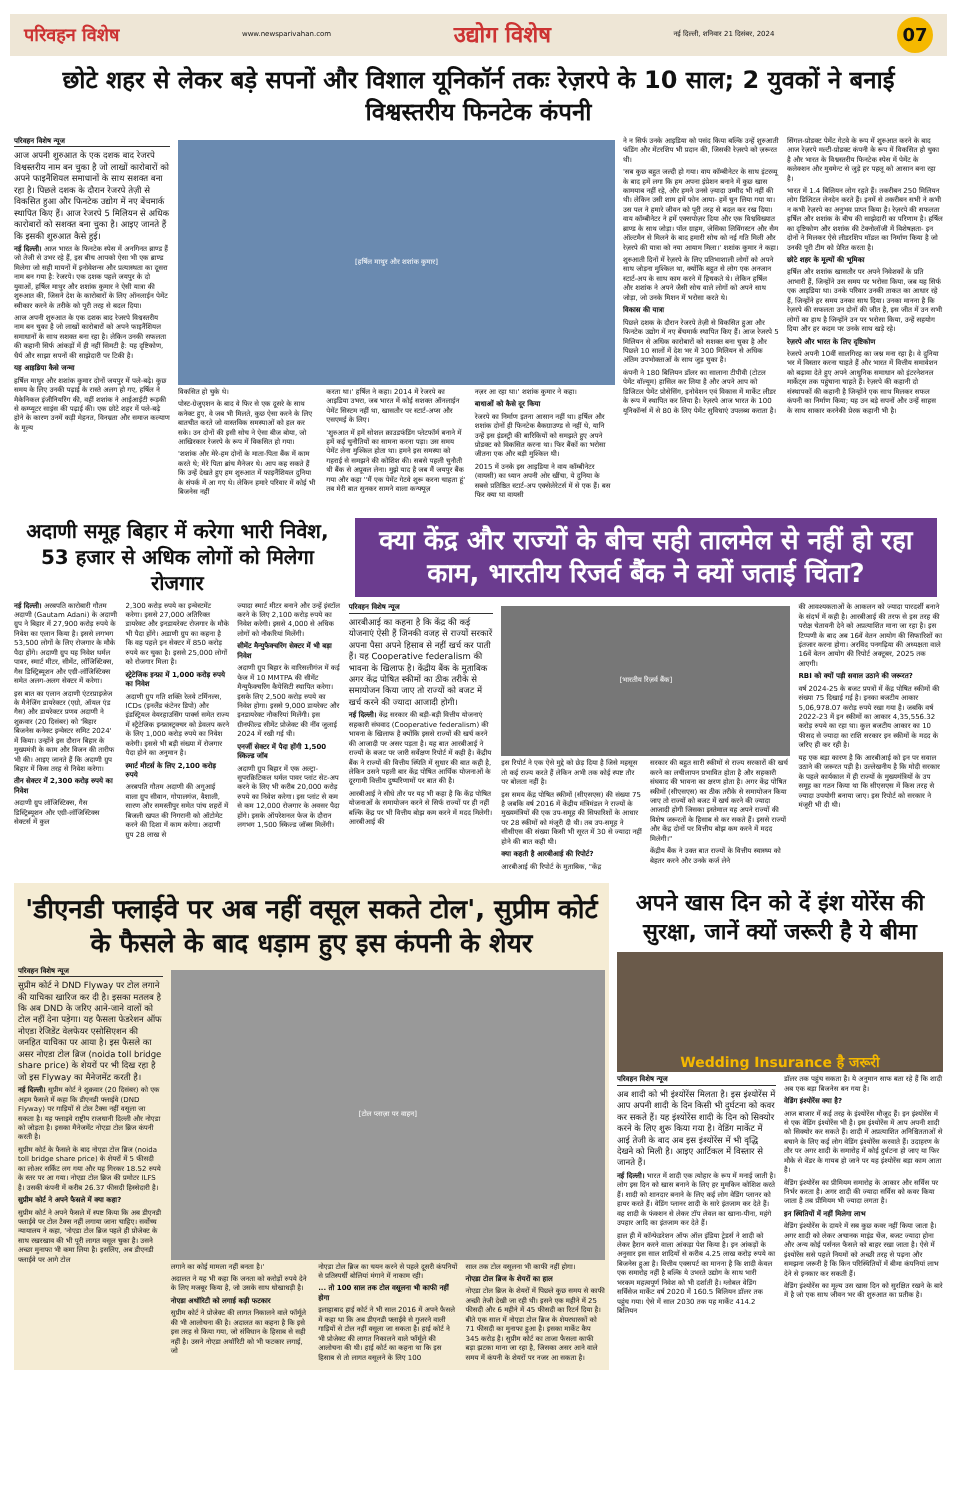परिवहन विशेष www.newsparivahan.com उद्योग विशेष नई दिल्ली, शनिवार 21 दिसंबर, 2024 07
छोटे शहर से लेकर बड़े सपनों और विशाल यूनिकॉर्न तकः रेज़रपे के 10 साल; 2 युवकों ने बनाई विश्वस्तरीय फिनटेक कंपनी
परिवहन विशेष न्यूज
आज अपनी शुरुआत के एक दशक बाद रेजरपे विश्वस्तरीय नाम बन चुका है जो लाखों कारोबारों को अपने फाइनैंशियल समाधानों के साथ सशक्त बना रहा है। पिछले दशक के दौरान रेजरपे तेज़ी से विकसित हुआ और फिनटेक उद्योग में नए बेंचमार्क स्थापित किए हैं। आज रेजरपे 5 मिलियन से अधिक कारोबारों को सशक्त बना चुका है। आइए जानते हैं कि इसकी शुरुआत कैसे हुई।
नई दिल्ली। आज भारत के फिनटेक स्पेस में अनगिनत ब्राण्ड हैं जो तेजी से उभर रहे हैं, इस बीच आपको ऐसा भी एक ब्राण्ड मिलेगा जो सही मायनों में इनोवेशन्स और प्रत्यास्थता का दूसरा नाम बन गया है: रेजरपे। एक दशक पहले जयपुर के दो युवाओं, हर्षिल माथुर और शशांक कुमार ने ऐसी यात्रा की शुरुआत की, जिसने देश के कारोबारों के लिए ऑनलाईन पेमेंट स्वीकार करने के तरीके को पूरी तरह से बदल दिया।
आज अपनी शुरुआत के एक दशक बाद रेजरपे विश्वस्तरीय नाम बन चुका है जो लाखों कारोबारों को अपने फाइनैंशियल समाधानों के साथ सशक्त बना रहा है। लेकिन उनकी सफलता की कहानी सिर्फ आंकड़ों में ही नहीं सिमटी है: यह दृष्टिकोण, धैर्य और साझा सपनों की साझेदारी पर टिकी है।
यह आइडिया कैसे जन्मा
हर्षिल माथुर और शशांक कुमार दोनों जयपुर में पले-बढ़े। कुछ समय के लिए उनकी पढ़ाई के रास्ते अलग हो गए, हर्षिल ने मैकेनिकल इंजीनियरिंग की, वहीं शशांक ने आईआईटी रूड़की से कम्प्यूटर साइंस की पढ़ाई की। एक छोटे शहर में पले-बढ़े होने के कारण उनमें कड़ी मेहनत, विनम्रता और समाज कल्याण के मूल्य
[हर्षिल माथुर और शशांक कुमार]
विकसित हो चुके थे।
पोस्ट-ग्रेजुएशन के बाद वे फिर से एक दूसरे के साथ कनेक्ट हुए, वे जब भी मिलते, कुछ ऐसा करने के लिए बातचीत करते जो वास्तविक समस्याओं को हल कर सके। उन दोनों की इसी सोच ने ऐसा बीज बोया, जो आखिरकार रेजरपे के रूप में विकसित हो गया।
'शशांक और मेरे-हम दोनों के माता-पिता बैंक में काम करते थे; मेरे पिता ब्रांच मैनेजर थे। आप कह सकते हैं कि उन्हें देखते हुए हम शुरुआत में फाइनैंशियल दुनिया के संपर्क में आ गए थे। लेकिन हमारे परिवार में कोई भी बिजनेस नहीं
करता था।' हर्षिल ने कहा। 2014 में रेजरपे का आइडिया उभरा, जब भारत में कोई सशक्त ऑनलाईन पेमेंट सिस्टम नहीं था, खासतौर पर स्टार्ट-अप्स और एसएमई के लिए।
'शुरुआत में हमें सोशल क्राउडफंडिंग प्लेटफॉर्म बनाने में हमें कई चुनौतियों का सामना करना पड़ा। उस समय पेमेंट लेना मुश्किल होता था। हमने इस समस्या को गहराई से समझने की कोशिश की। सबसे पहली चुनौती थी बैंक से अप्रूवल लेना। मुझे याद है जब मैं जयपुर बैंक गया और कहा ''मैं एक पेमेंट गेटवे शुरू करना चाहता हूं' तब मेरी बात सुनकर सामने वाला कन्फ्यूज़
नज़र आ रहा था।' शशांक कुमार ने कहा।
बाधाओं को कैसे दूर किया
रेजरपे का निर्माण इतना आसान नहीं था। हर्षिल और शशांक दोनों ही फिनटेक बैकग्राउण्ड से नहीं थे, यानि उन्हें इस इंडस्ट्री की बारिकियों को समझते हुए अपने प्रोडक्ट को विकसित करना था। फिर बैंकों का भरोसा जीतना एक और बड़ी मुश्किल थी।
2015 में उनके इस आइडिया ने वाय कॉम्बीनेटर (वायसी) का ध्यान अपनी ओर खींचा, ये दुनिया के सबसे प्रतिष्ठित स्टार्ट-अप एक्सेलेरेटर्स में से एक हैं। बस फिर क्या था वायसी
ने न सिर्फ उनके आइडिया को पसंद किया बल्कि उन्हें शुरुआती फंडिंग और मेंटरशिप भी प्रदान की, जिसकी रेज़रपे को ज़रूरत थी।
'सब कुछ बहुत जल्दी हो गया। वाय कॉम्बीनेटर के साथ इंटरव्यू के बाद हमें लगा कि हम अपना इंप्रेशन बनाने में कुछ खास कामयाब नहीं रहे, और हमने उनसे ज़्यादा उम्मीद भी नहीं की थी। लेकिन उसी शाम हमें फोन आया- हमें चुन लिया गया था। उस पल ने हमारे जीवन को पूरी तरह से बदल कर रख दिया। वाय कॉम्बीनेटर ने हमें एक्सपोज़र दिया और एक विश्वविख्यात ब्राण्ड के साथ जोड़ा। पॉल ग्राहम, जेसिका लिविंगस्टन और सैम ऑल्टमैन से मिलने के बाद हमारी सोच को नई गति मिली और रेज़रपे की यात्रा को नया आयाम मिला।' शशांक कुमार ने कहा।
शुरुआती दिनों में रेज़रपे के लिए प्रतिभाशाली लोगों को अपने साथ जोड़ना मुश्किल था, क्योंकि बहुत से लोग एक अनजान स्टार्ट-अप के साथ काम करने में हिचकते थे। लेकिन हर्षिल और शशांक ने अपने जैसी सोच वाले लोगों को अपने साथ जोड़ा, जो उनके मिशन में भरोसा करते थे।
विकास की यात्रा
पिछले दशक के दौरान रेजरपे तेज़ी से विकसित हुआ और फिनटेक उद्योग में नए बेंचमार्क स्थापित किए हैं। आज रेजरपे 5 मिलियन से अधिक कारोबारों को सशक्त बना चुका है और पिछले 10 सालों में देश भर में 300 मिलियन से अधिक अंतिम उपभोक्ताओं के साथ जुड़ चुका है।
कंपनी ने 180 बिलियन डॉलर का सालाना टीपीवी (टोटल पेमेंट वॉल्यूम) हासिल कर लिया है और अपने आप को डिजिटल पेमेंट प्रोसेसिंग, इनोवेशन एवं विकास में मार्केट लीडर के रूप में स्थापित कर लिया है। रेज़रपे आज भारत के 100 यूनिकॉर्न्स में से 80 के लिए पेमेंट सुविधाएं उपलब्ध कराता है।
सिंगल-प्रोडक्ट पेमेंट गेटवे के रूप में शुरुआत करने के बाद आज रेज़रपे मल्टी-प्रोडक्ट कंपनी के रूप में विकसित हो चुका है और भारत के विश्वस्तरीय फिनटेक स्पेस में पेमेंट के कलेक्शन और मुवमेन्ट से जुड़े हर पहलू को आसान बना रहा है।
भारत में 1.4 बिलियन लोग रहते हैं। तकरीबन 250 मिलियन लोग डिजिटल लेनदेन करते हैं। इनमें से तकरीबन सभी ने कभी न कभी रेज़रपे का अनुभव प्राप्त किया है। रेज़रपे की सफलता हर्षिल और शशांक के बीच की साझेदारी का परिणाम है। हर्षिल का दृष्टिकोण और शशांक की टेक्नोलॉजी में विशेषज्ञता- इन दोनों ने मिलकर ऐसे लीडरशिप मॉडल का निर्माण किया है जो उनकी पूरी टीम को प्रेरित करता है।
छोटे शहर के मूल्यों की भूमिका
हर्षिल और शशांक खासतौर पर अपने निवेशकों के प्रति आभारी हैं, जिन्होंने उस समय पर भरोसा किया, जब यह सिर्फ एक आइडिया था। उनके परिवार उनकी ताकत का आधार रहे हैं, जिन्होंने हर समय उनका साथ दिया। उनका मानना है कि रेज़रपे की सफलता उन दोनों की जीत है, इस जीत में उन सभी लोगों का हाथ है जिन्होंने उन पर भरोसा किया, उन्हें सहयोग दिया और हर कदम पर उनके साथ खड़े रहे।
रेज़रपे और भारत के लिए दृष्टिकोण
रेजरपे अपनी 10वीं सालगिरह का जश्न मना रहा है। वे दुनिया भर में विस्तार करना चाहते हैं और भारत में वित्तीय समावेशन को बढ़ावा देते हुए अपने आधुनिक समाधान को इंटरनेशनल मार्केट्स तक पहुंचाना चाहते हैं। रेज़रपे की कहानी दो संस्थापकों की कहानी है जिन्होंने एक साथ मिलकर सफल कंपनी का निर्माण किया; यह उन बड़े सपनों और उन्हें साहस के साथ साकार करनेकी प्रेरक कहानी भी है।
अदाणी समूह बिहार में करेगा भारी निवेश, 53 हजार से अधिक लोगों को मिलेगा रोजगार
नई दिल्ली। अरबपति कारोबारी गौतम अदाणी (Gautam Adani) के अदाणी ग्रुप ने बिहार में 27,900 करोड़ रुपये के निवेश का एलान किया है। इससे लगभग 53,500 लोगों के लिए रोजगार के मौके पैदा होंगे। अदाणी ग्रुप यह निवेश थर्मल पावर, स्मार्ट मीटर, सीमेंट, लॉजिस्टिक्स, गैस डिस्ट्रिब्यूशन और एग्री-लॉजिस्टिक्स समेत अलग-अलग सेक्टर में करेगा।
इस बात का एलान अदाणी एंटरप्राइजेज के मैनेजिंग डायरेक्टर (एग्रो, ऑयल एंड गैस) और डायरेक्टर प्रणव अदाणी ने शुक्रवार (20 दिसंबर) को 'बिहार बिजनेस कनेक्ट इन्वेस्टर समिट 2024' में किया। उन्होंने इस दौरान बिहार के मुख्यमंत्री के काम और विजन की तारीफ भी की। आइए जानते हैं कि अदाणी ग्रुप बिहार में किस तरह से निवेश करेगा।
तीन सेक्टर में 2,300 करोड़ रुपये का निवेश
अदाणी ग्रुप लॉजिस्टिक्स, गैस डिस्ट्रिब्यूशन और एग्री-लॉजिस्टिक्स सेक्टर्स में कुल
2,300 करोड़ रुपये का इन्वेस्टमेंट करेगा। इससे 27,000 अतिरिक्त डायरेक्ट और इनडायरेक्ट रोजगार के मौके भी पैदा होंगे। अडाणी ग्रुप का कहना है कि वह पहले इन सेक्टर में 850 करोड़ रुपये कर चुका है। इससे 25,000 लोगों को रोजगार मिला है।
स्ट्रेटेजिक इन्फ्रा में 1,000 करोड़ रुपये का निवेश
अदाणी ग्रुप गति शक्ति रेलवे टर्मिनल्स, ICDs (इनलैंड कंटेनर डिपो) और इंडस्ट्रियल वेयरहाउसिंग पार्क्स समेत राज्य में स्ट्रैटेजिक इन्फ्रास्ट्रक्चर को डेवलप करने के लिए 1,000 करोड़ रुपये का निवेश करेगी। इससे भी बड़ी संख्या में रोजगार पैदा होने का अनुमान है।
स्मार्ट मीटर्स के लिए 2,100 करोड़ रुपये
अरबपति गौतम अदाणी की अगुआई वाला ग्रुप सीवान, गोपालगंज, वैशाली, सारण और समस्तीपुर समेत पांच शहरों में बिजली खपत की निगरानी को ऑटोमेट करने की दिशा में काम करेगा। अदाणी ग्रुप 28 लाख से
ज्यादा स्मार्ट मीटर बनाने और उन्हें इंस्टॉल करने के लिए 2,100 करोड़ रुपये का निवेश करेगी। इससे 4,000 से अधिक लोगों को नौकरियां मिलेंगी।
सीमेंट मैन्युफैक्चरिंग सेक्टर में भी बड़ा निवेश
अदाणी ग्रुप बिहार के वारिसलीगंज में कई फेज में 10 MMTPA की सीमेंट मैन्युफैक्चरिंग कैपेसिटी स्थापित करेगा। इसके लिए 2,500 करोड़ रुपये का निवेश होगा। इससे 9,000 डायरेक्ट और इनडायरेक्ट नौकरियां मिलेंगी। इस ग्रीनफील्ड सीमेंट प्रोजेक्ट की नींव जुलाई 2024 में रखी गई थी।
एनर्जी सेक्टर में पैदा होंगी 1,500 स्किल्ड जॉब
अदाणी ग्रुप बिहार में एक अल्ट्रा-सुपरक्रिटिकल थर्मल पावर प्लांट सेट-अप करने के लिए भी करीब 20,000 करोड़ रुपये का निवेश करेगा। इस प्लांट से कम से कम 12,000 रोजगार के अवसर पैदा होंगे। इसके ऑपरेशनल फेज के दौरान लगभग 1,500 स्किल्ड जॉब्स मिलेंगी।
क्या केंद्र और राज्यों के बीच सही तालमेल से नहीं हो रहा काम, भारतीय रिजर्व बैंक ने क्यों जताई चिंता?
परिवहन विशेष न्यूज
आरबीआई का कहना है कि केंद्र की कई योजनाएं ऐसी हैं जिनकी वजह से राज्यों सरकारें अपना पैसा अपने हिसाब से नहीं खर्च कर पाती हैं। यह Cooperative federalism की भावना के खिलाफ है। केंद्रीय बैंक के मुताबिक अगर केंद्र पोषित स्कीमों का ठीक तरीके से समायोजन किया जाए तो राज्यों को बजट में खर्च करने की ज्यादा आजादी होगी।
नई दिल्ली। केंद्र सरकार की बड़ी-बड़ी वित्तीय योजनाएं सहकारी संघवाद (Cooperative federalism) की भावना के खिलाफ है क्योंकि इससे राज्यों की खर्च करने की आजादी पर असर पड़ता है। यह बात आरबीआई ने राज्यों के बजट पर जारी सर्वेक्षण रिपोर्ट में कही है। केंद्रीय बैंक ने राज्यों की वित्तीय स्थिति में सुधार की बात कही है, लेकिन उसने पहली बार केंद्र पोषित आर्थिक योजनाओं के दूरगामी वित्तीय दुष्परिणामों पर बात की है।
आरबीआई ने सीधे तौर पर यह भी कहा है कि केंद्र पोषित योजनाओं के समायोजन करने से सिर्फ राज्यों पर ही नहीं बल्कि केंद्र पर भी वित्तीय बोझ कम करने में मदद मिलेगी। आरबीआई की
[भारतीय रिज़र्व बैंक]
इस रिपोर्ट ने एक ऐसे मुद्दे को छेड़ दिया है जिसे महसूस तो कई राज्य करते हैं लेकिन अभी तक कोई स्पष्ट तौर पर बोलता नहीं है।
इस समय केंद्र पोषित स्कीमों (सीएसएस) की संख्या 75 है जबकि वर्ष 2016 में केंद्रीय मंत्रिमंडल ने राज्यों के मुख्यमंत्रियों की एक उप-समूह की सिफारिशों के आधार पर 28 स्कीमों को मंजूरी दी थी। तब उप-समूह ने सीसीएस की संख्या किसी भी सूरत में 30 से ज्यादा नहीं होने की बात कही थी।
क्या कहती है आरबीआई की रिपोर्ट?
आरबीआई की रिपोर्ट के मुताबिक, "केंद्र
सरकार की बहुत सारी स्कीमों से राज्य सरकारों की खर्च करने का लचीलापन प्रभावित होता है और सहकारी संघवाद की भावना का क्षरण होता है। अगर केंद्र पोषित स्कीमों (सीएसएस) का ठीक तरीके से समायोजन किया जाए तो राज्यों को बजट में खर्च करने की ज्यादा आजादी होगी जिसका इस्तेमाल वह अपने राज्यों की विशेष जरूरतों के हिसाब से कर सकते हैं। इससे राज्यों और केंद्र दोनों पर वित्तीय बोझ कम करने में मदद मिलेगी।"
केंद्रीय बैंक ने उक्त बात राज्यों के वित्तीय स्वास्थ्य को बेहतर करने और उनके कर्ज लेने
की आवश्यकताओं के आकलन को ज्यादा पारदर्शी बनाने के संदर्भ में कही है। आरबीआई की तरफ से इस तरह की परोक्ष चेतावनी देने को अप्रत्याशित माना जा रहा है। इस टिप्पणी के बाद अब 16वें वेतन आयोग की सिफारिशों का इंतजार करना होगा। अरविंद पनगढ़िया की अध्यक्षता वाले 16वें वेतन आयोग की रिपोर्ट अक्टूबर, 2025 तक आएगी।
RBI को क्यों पड़ी सवाल उठाने की जरूरत?
वर्ष 2024-25 के बजट प्रपत्रों में केंद्र पोषित स्कीमों की संख्या 75 दिखाई गई है। इनका बजटीय आकार 5,06,978.07 करोड़ रुपये रखा गया है। जबकि वर्ष 2022-23 में इन स्कीमों का आकार 4,35,556.32 करोड़ रुपये का रहा था। कुल बजटीय आकार का 10 फीसद से ज्यादा का राशि सरकार इन स्कीमों के मदद के जरिए ही कर रही है।
यह एक बड़ा कारण है कि आरबीआई को इन पर सवाल उठाने की जरूरत पड़ी है। उल्लेखनीय है कि मोदी सरकार के पहले कार्यकाल में ही राज्यों के मुख्यमंत्रियों के उप समूह का गठन किया था कि सीएसएस में किस तरह से ज्यादा उपयोगी बनाया जाए। इस रिपोर्ट को सरकार ने मंजूरी भी दी थी।
'डीएनडी फ्लाईवे पर अब नहीं वसूल सकते टोल', सुप्रीम कोर्ट के फैसले के बाद धड़ाम हुए इस कंपनी के शेयर
परिवहन विशेष न्यूज
सुप्रीम कोर्ट ने DND Flyway पर टोल लगाने की याचिका खारिज कर दी है। इसका मतलब है कि अब DND के जरिए आने-जाने वालों को टोल नहीं देना पड़ेगा। यह फैसला फेडरेशन ऑफ नोएडा रेजिडेंट वेलफेयर एसोसिएशन की जनहित याचिका पर आया है। इस फैसले का असर नोएडा टोल ब्रिज (noida toll bridge share price) के शेयरों पर भी दिख रहा है जो इस Flyway का मैनेजमेंट करती है।
नई दिल्ली। सुप्रीम कोर्ट ने शुक्रवार (20 दिसंबर) को एक अहम फैसले में कहा कि डीएनडी फ्लाईवे (DND Flyway) पर गाड़ियों से टोल टैक्स नहीं वसूला जा सकता है। यह फ्लाइवे राष्ट्रीय राजधानी दिल्ली और नोएडा को जोड़ता है। इसका मैनेजमेंट नोएडा टोल ब्रिज कंपनी करती है।
सुप्रीम कोर्ट के फैसले के बाद नोएडा टोल ब्रिज (noida toll bridge share price) के शेयरों में 5 फीसदी का लोअर सर्किट लग गया और यह गिरकर 18.52 रुपये के स्तर पर आ गया। नोएडा टोल ब्रिज की प्रमोटर ILFS है। उसकी कंपनी में करीब 26.37 फीसदी हिस्सेदारी है।
सुप्रीम कोर्ट ने अपने फैसले में क्या कहा?
सुप्रीम कोर्ट ने अपने फैसले में स्पष्ट किया कि अब डीएनडी फ्लाईवे पर टोल टैक्स नहीं लगाया जाना चाहिए। सर्वोच्च न्यायालय ने कहा, 'नोएडा टोल ब्रिज पहले ही प्रोजेक्ट के साथ रखरखाव की भी पूरी लागत वसूल चुका है। उसने अच्छा मुनाफा भी कमा लिया है। इसलिए, अब डीएनडी फ्लाईवे पर आगे टोल
[टोल प्लाज़ा पर वाहन]
लगाने का कोई मामला नहीं बनता है।'
अदालत ने यह भी कहा कि जनता को करोड़ों रुपये देने के लिए मजबूर किया है, जो उसके साथ धोखाधड़ी है।
नोएडा अथॉरिटी को लगाई कड़ी फटकार
सुप्रीम कोर्ट ने प्रोजेक्ट की लागत निकालने वाले फॉर्मूले की भी आलोचना की है। अदालत का कहना है कि इसे इस तरह से किया गया, जो संविधान के हिसाब से सही नहीं है। उसने नोएडा अथॉरिटी को भी फटकार लगाई, जो
नोएडा टोल ब्रिज का चयन करने से पहले दूसरी कंपनियों से प्रतिस्पर्धी बोलियां मंगाने में नाकाम रही।
... तो 100 साल तक टोल वसूलना भी काफी नहीं होगा
इलाहाबाद हाई कोर्ट ने भी साल 2016 में अपने फैसले में कहा था कि अब डीएनडी फ्लाईवे से गुजरने वाली गाड़ियों से टोल नहीं वसूला जा सकता है। हाई कोर्ट ने भी प्रोजेक्ट की लागत निकालने वाले फॉर्मूले की आलोचना की थी। हाई कोर्ट का कहना था कि इस हिसाब से तो लागत वसूलने के लिए 100
साल तक टोल वसूलना भी काफी नहीं होगा।
नोएडा टोल ब्रिज के शेयरों का हाल
नोएडा टोल ब्रिज के शेयरों में पिछले कुछ समय से काफी अच्छी तेजी देखी जा रही थी। इसने एक महीने में 25 फीसदी और 6 महीने में 45 फीसदी का रिटर्न दिया है। बीते एक साल में नोएडा टोल ब्रिज के शेयरधारकों को 71 फीसदी का मुनाफा हुआ है। इसका मार्केट कैप 345 करोड़ है। सुप्रीम कोर्ट का ताजा फैसला काफी बड़ा झटका माना जा रहा है, जिसका असर आने वाले समय में कंपनी के शेयरों पर नजर आ सकता है।
अपने खास दिन को दें इंश योरेंस की सुरक्षा, जानें क्यों जरूरी है ये बीमा
Wedding Insurance है जरूरी
परिवहन विशेष न्यूज
अब शादी को भी इंश्योरेंस मिलता है। इस इंश्योरेंस में आप अपनी शादी के दिन किसी भी दुर्घटना को कवर कर सकते हैं। यह इंश्योरेंस शादी के दिन को सिक्योर करने के लिए शुरू किया गया है। वेडिंग मार्केट में आई तेजी के बाद अब इस इंश्योरेंस में भी वृद्धि देखने को मिली है। आइए आर्टिकल में विस्तार से जानते हैं।
नई दिल्ली। भारत में शादी एक त्योहार के रूप में मनाई जाती है। लोग इस दिन को खास बनाने के लिए हर मुमकिन कोशिश करते हैं। शादी को शानदार बनाने के लिए कई लोग वेडिंग प्लानर को हायर करते हैं। वेडिंग प्लानर शादी के सारे इंतजाम कर देते हैं। वह शादी के फंक्शन से लेकर टॉप लेवल का खाना-पीना, महंगे उपहार आदि का इंतजाम कर देते हैं।
हाल ही में कॉन्फेडरेशन ऑफ ऑल इंडिया ट्रेडर्स ने शादी को लेकर हैरान करने वाला आंकड़ा पेश किया है। इन आंकड़ों के अनुसार इस साल शादियों से करीब 4.25 लाख करोड़ रुपये का बिजनेस हुआ है। वित्तीय एक्सपर्ट का मानना है कि शादी केवल एक समारोह नहीं है बल्कि ये उभरते उद्योग के साथ भारी भरकम महत्वपूर्ण निवेश को भी दर्शाती है। ग्लोबल वेडिंग सर्विसेज मार्केट वर्ष 2020 में 160.5 बिलियन डॉलर तक पहुंच गया। ऐसे में साल 2030 तक यह मार्केट 414.2 बिलियन
डॉलर तक पहुंच सकता है। ये अनुमान साफ बता रहे हैं कि शादी अब एक बड़ा बिजनेस बन गया है।
वेडिंग इंश्योरेंस क्या है?
आज बाजार में कई तरह के इंश्योरेंस मौजूद हैं। इन इंश्योरेंस में से एक वेडिंग इंश्योरेंस भी है। इस इंश्योरेंस में आप अपनी शादी को सिक्योर कर सकते हैं। शादी में अप्रत्याशित अनिश्चितताओं से बचाने के लिए कई लोग वेडिंग इंश्योरेंस करवाते हैं। उदाहरण के तौर पर अगर शादी के समारोह में कोई दुर्घटना हो जाए या फिर मौके से वेंडर के गायब हो जाने पर यह इंश्योरेंस बड़ा काम आता है।
वेडिंग इंश्योरेंस का प्रीमियम समारोह के आकार और सर्विस पर निर्भर करता है। अगर शादी की ज्यादा सर्विस को कवर किया जाता है तब प्रीमियम भी ज्यादा लगता है।
इन स्थितियों में नहीं मिलेगा लाभ
वेडिंग इंश्योरेंस के दायरे में सब कुछ कवर नहीं किया जाता है। अगर शादी को लेकर अचानक माइंड चेंज, बजट ज्यादा होना और अन्य कोई पर्सनल फैसले को बाहर रखा जाता है। ऐसे में इंश्योरेंस ससे पहले नियमों को अच्छी तरह से पढ़ना और समझना जरूरी है कि किन परिस्थितियों में बीमा कंपनियां लाभ देने से इनकार कर सकती हैं।
वेडिंग इंश्योरेंस का मूल्य उस खास दिन को सुरक्षित रखने के बारे में है जो एक साथ जीवन भर की शुरुआत का प्रतीक है।